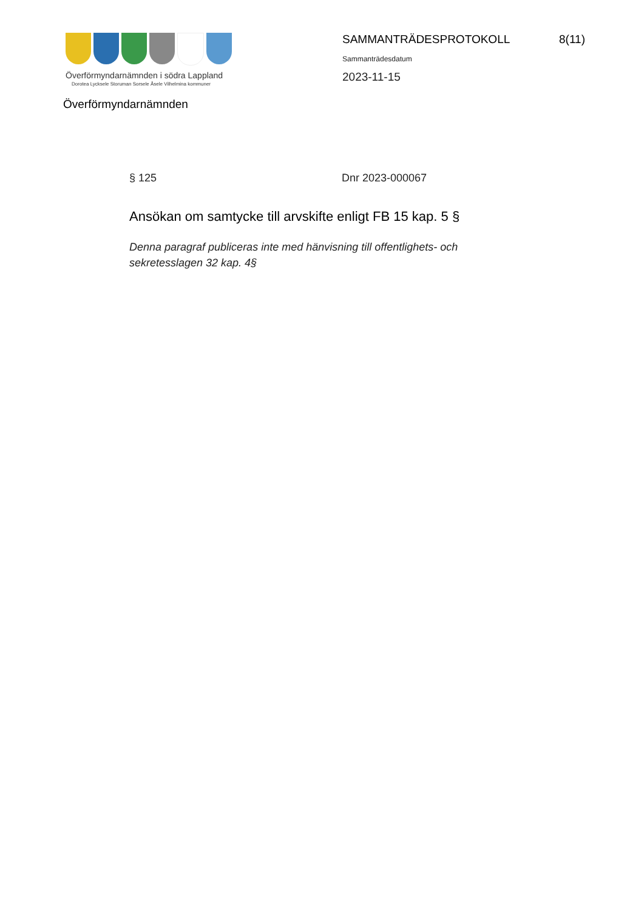Överförmyndarnämnden i södra Lappland
Dorotea Lycksele Storuman Sorsele Åsele Vilhelmina kommuner
Överförmyndarnämnden
SAMMANTRÄDESPROTOKOLL 8(11)
Sammanträdesdatum
2023-11-15
§ 125 Dnr 2023-000067
Ansökan om samtycke till arvskifte enligt FB 15 kap. 5 §
Denna paragraf publiceras inte med hänvisning till offentlighets- och sekretesslagen 32 kap. 4§